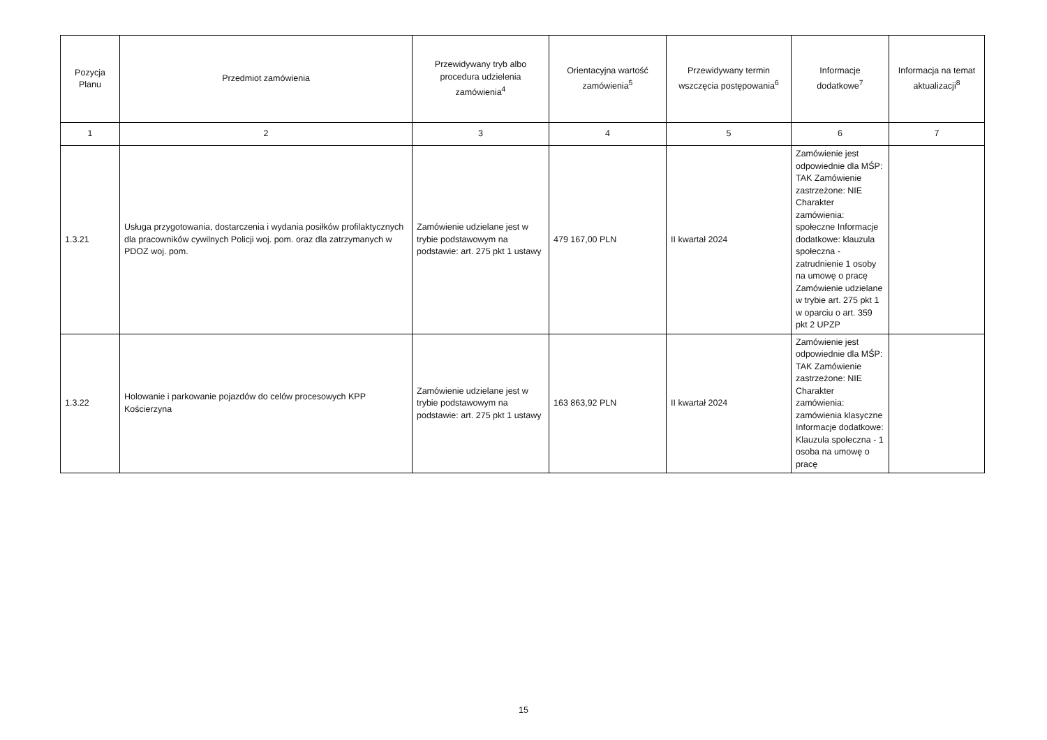| Pozycja Planu | Przedmiot zamówienia | Przewidywany tryb albo procedura udzielenia zamówienia<sup>4</sup> | Orientacyjna wartość zamówienia<sup>5</sup> | Przewidywany termin wszczęcia postępowania<sup>6</sup> | Informacje dodatkowe<sup>7</sup> | Informacja na temat aktualizacji<sup>8</sup> |
| --- | --- | --- | --- | --- | --- | --- |
| 1 | 2 | 3 | 4 | 5 | 6 | 7 |
| 1.3.21 | Usługa przygotowania, dostarczenia i wydania posiłków profilaktycznych dla pracowników cywilnych Policji woj. pom. oraz dla zatrzymanych w PDOZ woj. pom. | Zamówienie udzielane jest w trybie podstawowym na podstawie: art. 275 pkt 1 ustawy | 479 167,00 PLN | II kwartał 2024 | Zamówienie jest odpowiednie dla MŚP: TAK Zamówienie zastrzeżone: NIE Charakter zamówienia: społeczne Informacje dodatkowe: klauzula społeczna - zatrudnienie 1 osoby na umowę o pracę Zamówienie udzielane w trybie art. 275 pkt 1 w oparciu o art. 359 pkt 2 UPZP | |
| 1.3.22 | Holowanie i parkowanie pojazdów do celów procesowych KPP Kościerzyna | Zamówienie udzielane jest w trybie podstawowym na podstawie: art. 275 pkt 1 ustawy | 163 863,92 PLN | II kwartał 2024 | Zamówienie jest odpowiednie dla MŚP: TAK Zamówienie zastrzeżone: NIE Charakter zamówienia: zamówienia klasyczne Informacje dodatkowe: Klauzula społeczna - 1 osoba na umowę o pracę | |
15